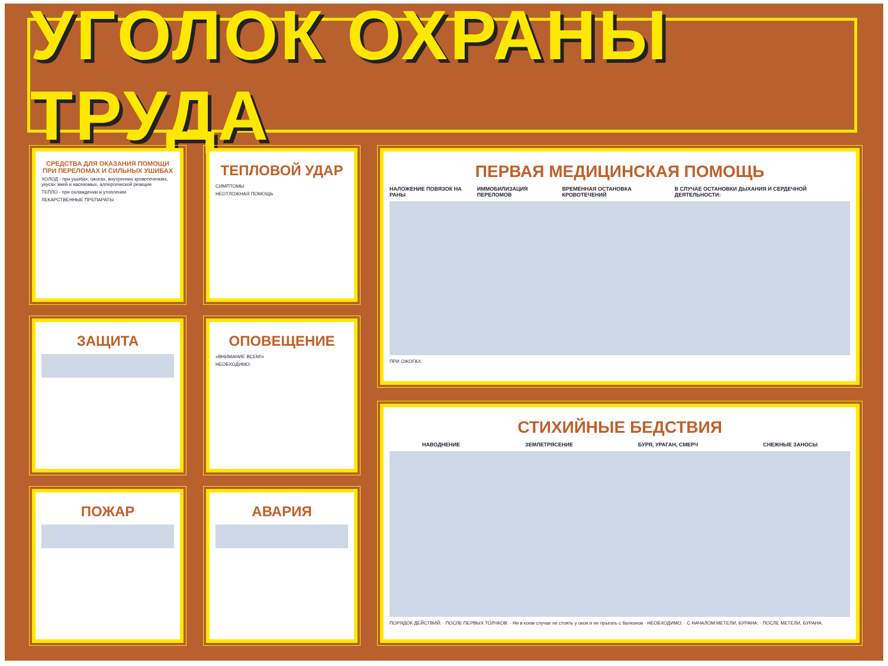УГОЛОК ОХРАНЫ ТРУДА
СРЕДСТВА ДЛЯ ОКАЗАНИЯ ПОМОЩИ ПРИ ПЕРЕЛОМАХ И СИЛЬНЫХ УШИБАХ
ХОЛОД - при ушибах, ожогах, внутренних кровотечениях, укусах змей и насекомых, аллергической реакции
ТЕПЛО - при охлаждении и утоплении
ЛЕКАРСТВЕННЫЕ ПРЕПАРАТЫ
ТЕПЛОВОЙ УДАР
СИМПТОМЫ
НЕОТЛОЖНАЯ ПОМОЩЬ
ЗАЩИТА
ОПОВЕЩЕНИЕ
«ВНИМАНИЕ ВСЕМ!»
НЕОБХОДИМО:
ПОЖАР АВАРИЯ
ПЕРВАЯ МЕДИЦИНСКАЯ ПОМОЩЬ
НАЛОЖЕНИЕ ПОВЯЗОК НА РАНЫ ИММОБИЛИЗАЦИЯ ПЕРЕЛОМОВ ВРЕМЕННАЯ ОСТАНОВКА КРОВОТЕЧЕНИЙ В СЛУЧАЕ ОСТАНОВКИ ДЫХАНИЯ И СЕРДЕЧНОЙ ДЕЯТЕЛЬНОСТИ:
ПРИ ОЖОГАХ:
СТИХИЙНЫЕ БЕДСТВИЯ
НАВОДНЕНИЕ ЗЕМЛЕТРЯСЕНИЕ БУРЯ, УРАГАН, СМЕРЧ СНЕЖНЫЕ ЗАНОСЫ
ПОРЯДОК ДЕЙСТВИЙ: · ПОСЛЕ ПЕРВЫХ ТОЛЧКОВ: · Ни в коем случае не стоять у окон и не прыгать с балконов · НЕОБХОДИМО: · С НАЧАЛОМ МЕТЕЛИ, БУРАНА: · ПОСЛЕ МЕТЕЛИ, БУРАНА: